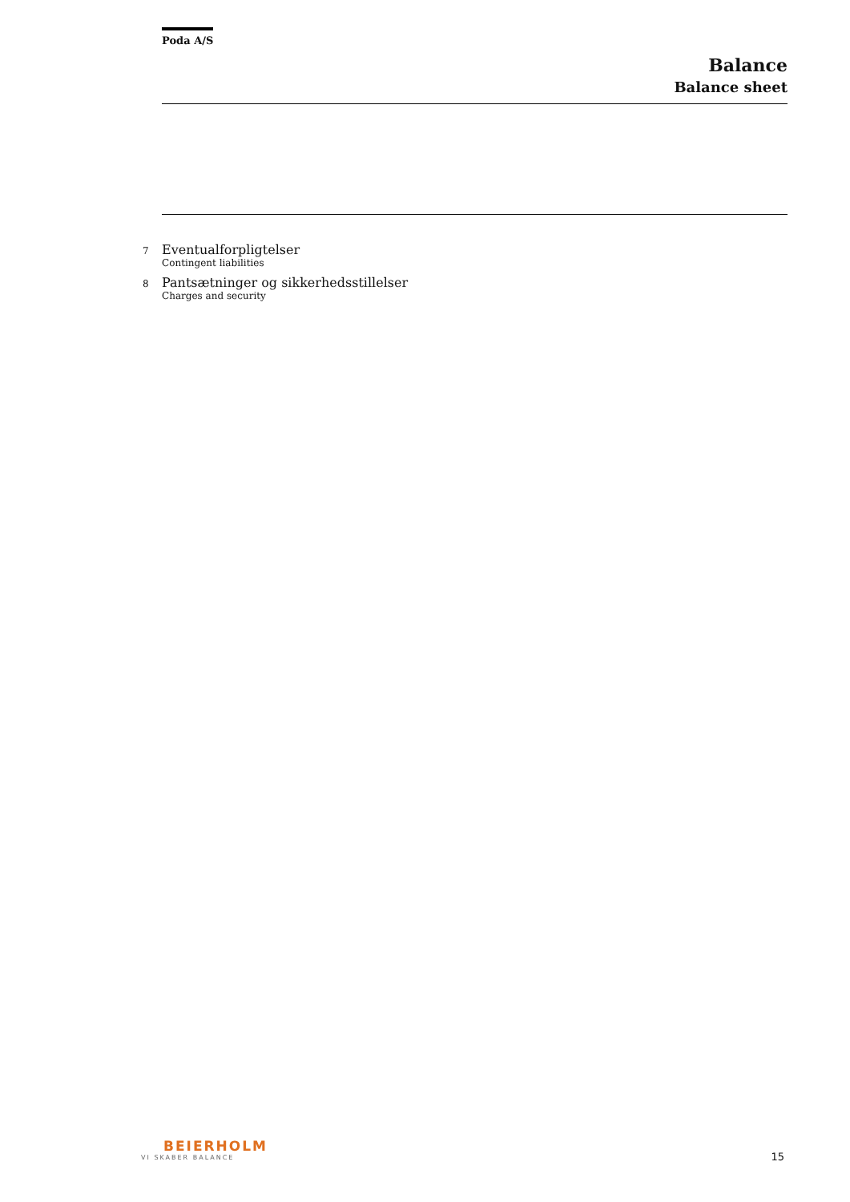Poda A/S
Balance
Balance sheet
7
Eventualforpligtelser
Contingent liabilities
8
Pantsætninger og sikkerhedsstillelser
Charges and security
BEIERHOLM
VI SKABER BALANCE
15